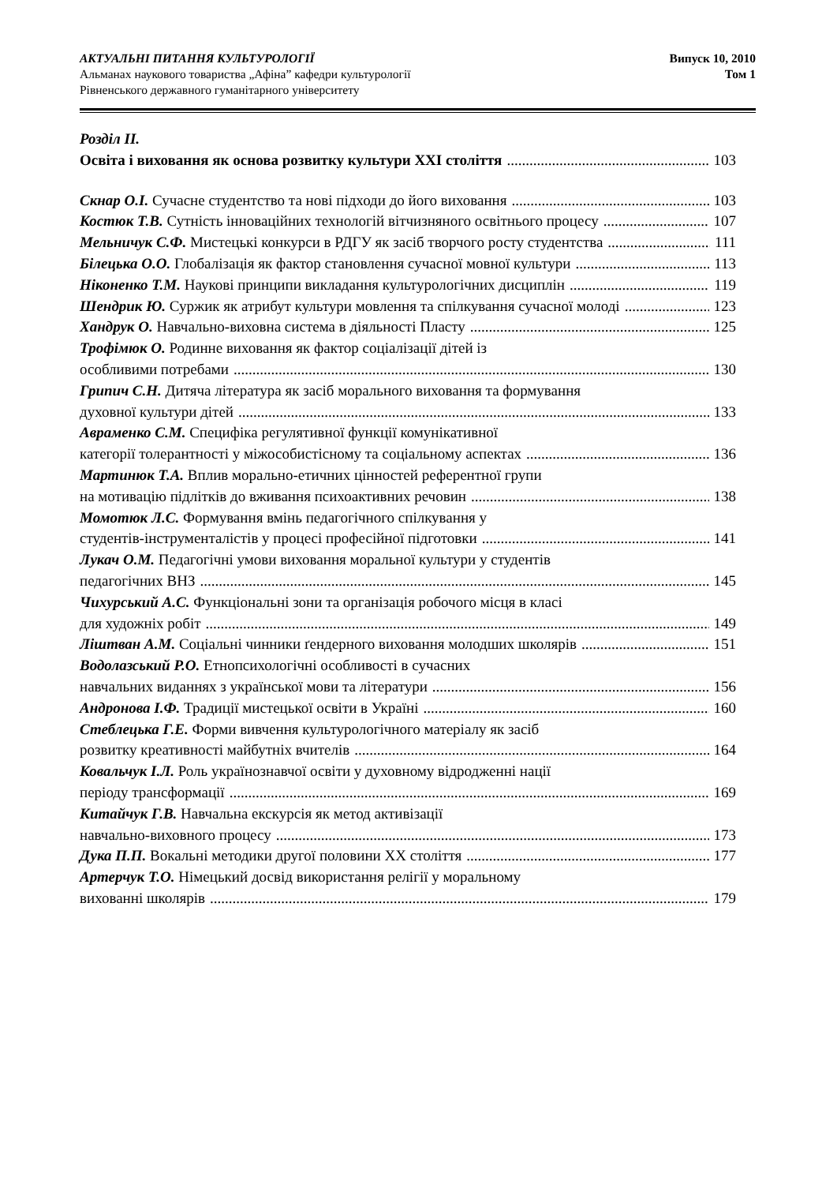АКТУАЛЬНІ ПИТАННЯ КУЛЬТУРОЛОГІЇ Випуск 10, 2010
Альманах наукового товариства „Афіна” кафедри культурології Том 1
Рівненського державного гуманітарного університету
Розділ ІІ.
Освіта і виховання як основа розвитку культури ХХІ століття 103
Скнар О.І. Сучасне студентство та нові підходи до його виховання 103
Костюк Т.В. Сутність інноваційних технологій вітчизняного освітнього процесу 107
Мельничук С.Ф. Мистецькі конкурси в РДГУ як засіб творчого росту студентства 111
Білецька О.О. Глобалізація як фактор становлення сучасної мовної культури 113
Ніконенко Т.М. Наукові принципи викладання культурологічних дисциплін 119
Шендрик Ю. Суржик як атрибут культури мовлення та спілкування сучасної молоді 123
Хандрук О. Навчально-виховна система в діяльності Пласту 125
Трофімюк О. Родинне виховання як фактор соціалізації дітей із
особливими потребами 130
Грипич С.Н. Дитяча література як засіб морального виховання та формування
духовної культури дітей 133
Авраменко С.М. Специфіка регулятивної функції комунікативної
категорії толерантності у міжособистісному та соціальному аспектах 136
Мартинюк Т.А. Вплив морально-етичних цінностей референтної групи
на мотивацію підлітків до вживання психоактивних речовин 138
Момотюк Л.С. Формування вмінь педагогічного спілкування у
студентів-інструменталістів у процесі професійної підготовки 141
Лукач О.М. Педагогічні умови виховання моральної культури у студентів
педагогічних ВНЗ 145
Чихурський А.С. Функціональні зони та організація робочого місця в класі
для художніх робіт 149
Ліштван А.М. Соціальні чинники ґендерного виховання молодших школярів 151
Водолазський Р.О. Етнопсихологічні особливості в сучасних
навчальних виданнях з української мови та літератури 156
Андронова І.Ф. Традиції мистецької освіти в Україні 160
Стеблецька Г.Е. Форми вивчення культурологічного матеріалу як засіб
розвитку креативності майбутніх вчителів 164
Ковальчук І.Л. Роль українознавчої освіти у духовному відродженні нації
періоду трансформації 169
Китайчук Г.В. Навчальна екскурсія як метод активізації
навчально-виховного процесу 173
Дука П.П. Вокальні методики другої половини ХХ століття 177
Артерчук Т.О. Німецький досвід використання релігії у моральному
вихованні школярів 179